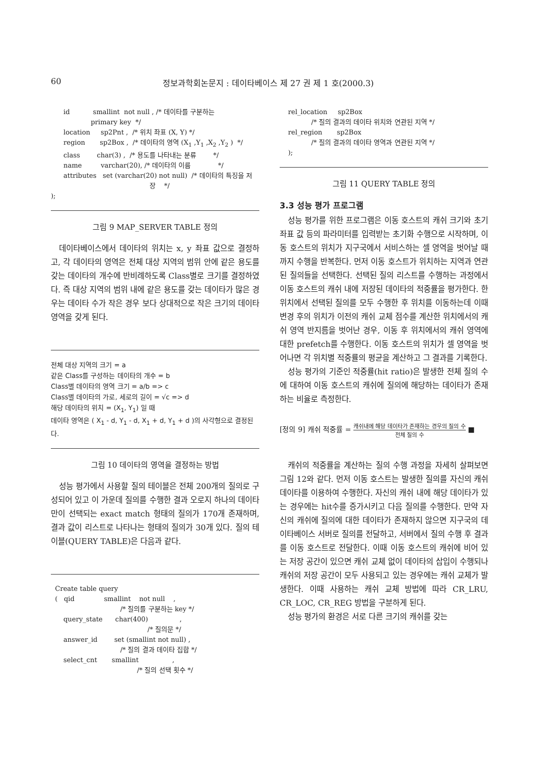60 정보과학회논문지 : 데이타베이스 제 27 권 제 1 호(2000.3)
      id           smallint  not null , /* 데이타를 구분하는
                   primary key  */
      location     sp2Pnt ,  /* 위치 좌표 (X, Y) */
      region       sp2Box ,  /* 데이타의 영역 (X1 ,Y1 ,X2 ,Y2 )  */
      class        char(3) ,  /* 용도를 나타내는 분류        */
      name         varchar(20), /* 데이타의 이름             */
      attributes   set (varchar(20) not null)  /* 데이타의 특징을 저
                                               장    */
);
그림 9 MAP_SERVER TABLE 정의
데이타베이스에서 데이타의 위치는 x, y 좌표 값으로 결정하고, 각 데이타의 영역은 전체 대상 지역의 범위 안에 같은 용도를 갖는 데이타의 개수에 반비례하도록 Class별로 크기를 결정하였다. 즉 대상 지역의 범위 내에 같은 용도를 갖는 데이타가 많은 경우는 데이타 수가 작은 경우 보다 상대적으로 작은 크기의 데이타 영역을 갖게 된다.
전체 대상 지역의 크기 = a
같은 Class를 구성하는 데이타의 개수 = b
Class별 데이타의 영역 크기 = a/b => c
Class별 데이타의 가로, 세로의 길이 = √c => d
해당 데이타의 위치 = (X<sub>1</sub>, Y<sub>1</sub>) 일 때
데이타 영역은 ( X<sub>1</sub> - d, Y<sub>1</sub> - d, X<sub>1</sub> + d, Y<sub>1</sub> + d )의 사각형으로 결정된다.
그림 10 데이타의 영역을 결정하는 방법
성능 평가에서 사용할 질의 테이블은 전체 200개의 질의로 구성되어 있고 이 가운데 질의를 수행한 결과 오로지 하나의 데이타만이 선택되는 exact match 형태의 질의가 170개 존재하며, 결과 값이 리스트로 나타나는 형태의 질의가 30개 있다. 질의 테이블(QUERY TABLE)은 다음과 같다.
  Create table query
  (   qid              smallint    not null    ,
                                 /* 질의를 구분하는 key */
      query_state      char(400)               ,
                                              /* 질의문 */
      answer_id        set (smallint not null) ,
                                 /* 질의 결과 데이타 집합 */
      select_cnt       smallint                ,
                                         /* 질의 선택 횟수 */
    rel_location     sp2Box
               /* 질의 결과의 데이타 위치와 연관된 지역 */
    rel_region       sp2Box
               /* 질의 결과의 데이타 영역과 연관된 지역 */
    );
그림 11 QUERY TABLE 정의
3.3 성능 평가 프로그램
성능 평가를 위한 프로그램은 이동 호스트의 캐쉬 크기와 초기 좌표 값 등의 파라미터를 입력받는 초기화 수행으로 시작하며, 이동 호스트의 위치가 지구국에서 서비스하는 셀 영역을 벗어날 때까지 수행을 반복한다. 먼저 이동 호스트가 위치하는 지역과 연관된 질의들을 선택한다. 선택된 질의 리스트를 수행하는 과정에서 이동 호스트의 캐쉬 내에 저장된 데이타의 적중률을 평가한다. 한 위치에서 선택된 질의를 모두 수행한 후 위치를 이동하는데 이때 변경 후의 위치가 이전의 캐쉬 교체 점수를 계산한 위치에서의 캐쉬 영역 반지름을 벗어난 경우, 이동 후 위치에서의 캐쉬 영역에 대한 prefetch를 수행한다. 이동 호스트의 위치가 셀 영역을 벗어나면 각 위치별 적중률의 평균을 계산하고 그 결과를 기록한다.
성능 평가의 기준인 적중률(hit ratio)은 발생한 전체 질의 수에 대하여 이동 호스트의 캐쉬에 질의에 해당하는 데이타가 존재하는 비율로 측정한다.
[정의 9] 캐쉬 적중률 = 캐쉬내에 해당 데이타가 존재하는 경우의 질의 수 전체 질의 수 ■
캐쉬의 적중률을 계산하는 질의 수행 과정을 자세히 살펴보면 그림 12와 같다. 먼저 이동 호스트는 발생한 질의를 자신의 캐쉬 데이타를 이용하여 수행한다. 자신의 캐쉬 내에 해당 데이타가 있는 경우에는 hit수를 증가시키고 다음 질의를 수행한다. 만약 자신의 캐쉬에 질의에 대한 데이타가 존재하지 않으면 지구국의 데이타베이스 서버로 질의를 전달하고, 서버에서 질의 수행 후 결과를 이동 호스트로 전달한다. 이때 이동 호스트의 캐쉬에 비어 있는 저장 공간이 있으면 캐쉬 교체 없이 데이타의 삽입이 수행되나 캐쉬의 저장 공간이 모두 사용되고 있는 경우에는 캐쉬 교체가 발생한다. 이때 사용하는 캐쉬 교체 방법에 따라 CR_LRU, CR_LOC, CR_REG 방법을 구분하게 된다.
성능 평가의 환경은 서로 다른 크기의 캐쉬를 갖는